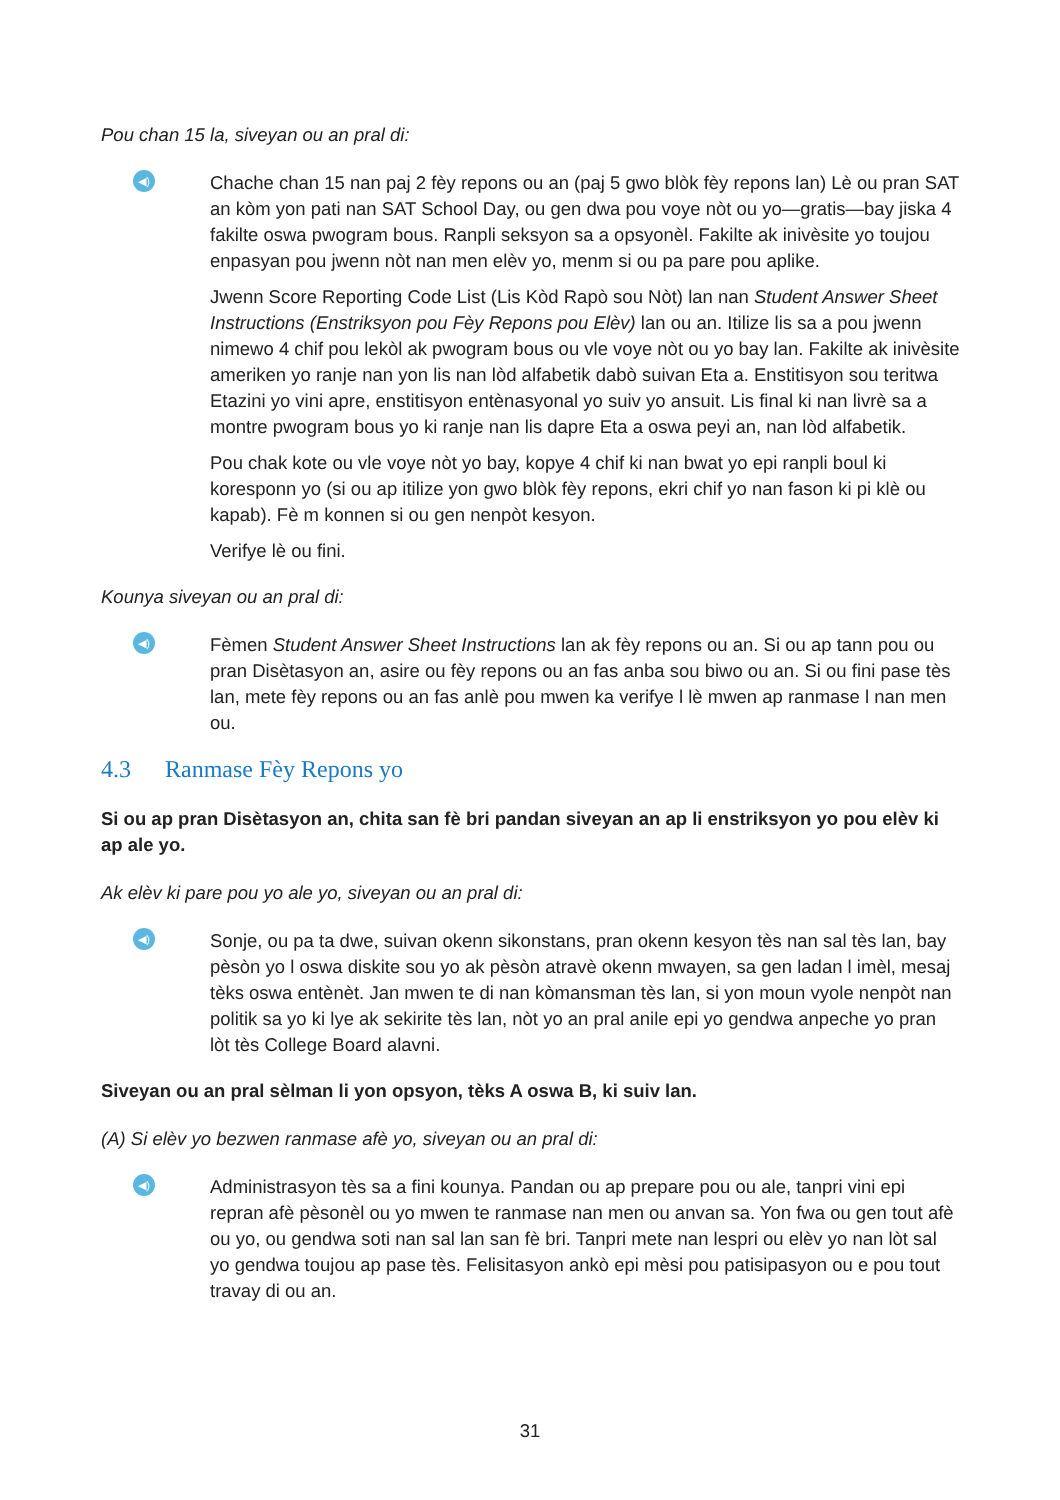Pou chan 15 la, siveyan ou an pral di:
◀)
Chache chan 15 nan paj 2 fèy repons ou an (paj 5 gwo blòk fèy repons lan) Lè ou pran SAT an kòm yon pati nan SAT School Day, ou gen dwa pou voye nòt ou yo—gratis—bay jiska 4 fakilte oswa pwogram bous. Ranpli seksyon sa a opsyonèl. Fakilte ak inivèsite yo toujou enpasyan pou jwenn nòt nan men elèv yo, menm si ou pa pare pou aplike.
Jwenn Score Reporting Code List (Lis Kòd Rapò sou Nòt) lan nan Student Answer Sheet Instructions (Enstriksyon pou Fèy Repons pou Elèv) lan ou an. Itilize lis sa a pou jwenn nimewo 4 chif pou lekòl ak pwogram bous ou vle voye nòt ou yo bay lan. Fakilte ak inivèsite ameriken yo ranje nan yon lis nan lòd alfabetik dabò suivan Eta a. Enstitisyon sou teritwa Etazini yo vini apre, enstitisyon entènasyonal yo suiv yo ansuit. Lis final ki nan livrè sa a montre pwogram bous yo ki ranje nan lis dapre Eta a oswa peyi an, nan lòd alfabetik.
Pou chak kote ou vle voye nòt yo bay, kopye 4 chif ki nan bwat yo epi ranpli boul ki koresponn yo (si ou ap itilize yon gwo blòk fèy repons, ekri chif yo nan fason ki pi klè ou kapab). Fè m konnen si ou gen nenpòt kesyon.
Verifye lè ou fini.
Kounya siveyan ou an pral di:
◀)
Fèmen Student Answer Sheet Instructions lan ak fèy repons ou an. Si ou ap tann pou ou pran Disètasyon an, asire ou fèy repons ou an fas anba sou biwo ou an. Si ou fini pase tès lan, mete fèy repons ou an fas anlè pou mwen ka verifye l lè mwen ap ranmase l nan men ou.
4.3 Ranmase Fèy Repons yo
Si ou ap pran Disètasyon an, chita san fè bri pandan siveyan an ap li enstriksyon yo pou elèv ki ap ale yo.
Ak elèv ki pare pou yo ale yo, siveyan ou an pral di:
◀)
Sonje, ou pa ta dwe, suivan okenn sikonstans, pran okenn kesyon tès nan sal tès lan, bay pèsòn yo l oswa diskite sou yo ak pèsòn atravè okenn mwayen, sa gen ladan l imèl, mesaj tèks oswa entènèt. Jan mwen te di nan kòmansman tès lan, si yon moun vyole nenpòt nan politik sa yo ki lye ak sekirite tès lan, nòt yo an pral anile epi yo gendwa anpeche yo pran lòt tès College Board alavni.
Siveyan ou an pral sèlman li yon opsyon, tèks A oswa B, ki suiv lan.
(A) Si elèv yo bezwen ranmase afè yo, siveyan ou an pral di:
◀)
Administrasyon tès sa a fini kounya. Pandan ou ap prepare pou ou ale, tanpri vini epi repran afè pèsonèl ou yo mwen te ranmase nan men ou anvan sa. Yon fwa ou gen tout afè ou yo, ou gendwa soti nan sal lan san fè bri. Tanpri mete nan lespri ou elèv yo nan lòt sal yo gendwa toujou ap pase tès. Felisitasyon ankò epi mèsi pou patisipasyon ou e pou tout travay di ou an.
31